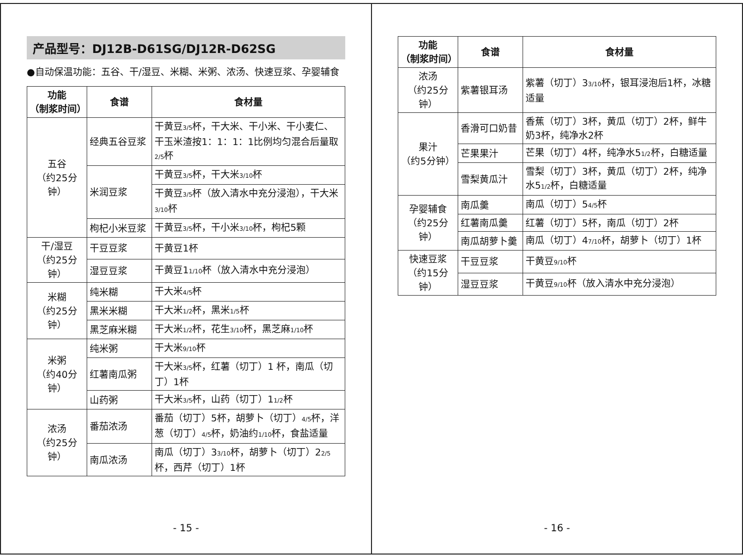产品型号：DJ12B-D61SG/DJ12R-D62SG
●自动保温功能：五谷、干/湿豆、米糊、米粥、浓汤、快速豆浆、孕婴辅食
| 功能 （制浆时间） | 食谱 | 食材量 |
| --- | --- | --- |
| 五谷 （约25分钟） | 经典五谷豆浆 | 干黄豆 3/5 杯，干大米、干小米、干小麦仁、干玉米渣按1：1：1：1比例均匀混合后量取 2/5 杯 |
| | 米润豆浆 | 干黄豆 3/5 杯，干大米 3/10 杯 |
| | | 干黄豆 3/5 杯（放入清水中充分浸泡），干大米 3/10 杯 |
| | 枸杞小米豆浆 | 干黄豆 3/5 杯，干小米 3/10 杯，枸杞5颗 |
| 干/湿豆 （约25分钟） | 干豆豆浆 | 干黄豆1杯 |
| | 湿豆豆浆 | 干黄豆1 1/10 杯（放入清水中充分浸泡） |
| 米糊 （约25分钟） | 纯米糊 | 干大米 4/5 杯 |
| | 黑米米糊 | 干大米 1/2 杯，黑米 1/5 杯 |
| | 黑芝麻米糊 | 干大米 1/2 杯，花生 3/10 杯，黑芝麻 1/10 杯 |
| 米粥 （约40分钟） | 纯米粥 | 干大米 9/10 杯 |
| | 红薯南瓜粥 | 干大米 3/5 杯，红薯（切丁）1 杯，南瓜（切丁）1杯 |
| | 山药粥 | 干大米 3/5 杯，山药（切丁）1 1/2 杯 |
| 浓汤 （约25分钟） | 番茄浓汤 | 番茄（切丁）5杯，胡萝卜（切丁） 4/5 杯，洋葱（切丁） 4/5 杯，奶油约 1/10 杯，食盐适量 |
| | 南瓜浓汤 | 南瓜（切丁）3 3/10 杯，胡萝卜（切丁）2 2/5 杯，西芹（切丁）1杯 |
- 15 -
| 功能 （制浆时间） | 食谱 | 食材量 |
| --- | --- | --- |
| 浓汤 （约25分钟） | 紫薯银耳汤 | 紫薯（切丁）3 3/10 杯，银耳浸泡后1杯，冰糖适量 |
| 果汁 （约5分钟） | 香滑可口奶昔 | 香蕉（切丁）3杯，黄瓜（切丁）2杯，鲜牛奶3杯，纯净水2杯 |
| | 芒果果汁 | 芒果（切丁）4杯，纯净水5 1/2 杯，白糖适量 |
| | 雪梨黄瓜汁 | 雪梨（切丁）3杯，黄瓜（切丁）2杯，纯净水5 1/2 杯，白糖适量 |
| 孕婴辅食 （约25分钟） | 南瓜羹 | 南瓜（切丁）5 4/5 杯 |
| | 红薯南瓜羹 | 红薯（切丁）5杯，南瓜（切丁）2杯 |
| | 南瓜胡萝卜羹 | 南瓜（切丁）4 7/10 杯，胡萝卜（切丁）1杯 |
| 快速豆浆 （约15分钟） | 干豆豆浆 | 干黄豆 9/10 杯 |
| | 湿豆豆浆 | 干黄豆 9/10 杯（放入清水中充分浸泡） |
- 16 -